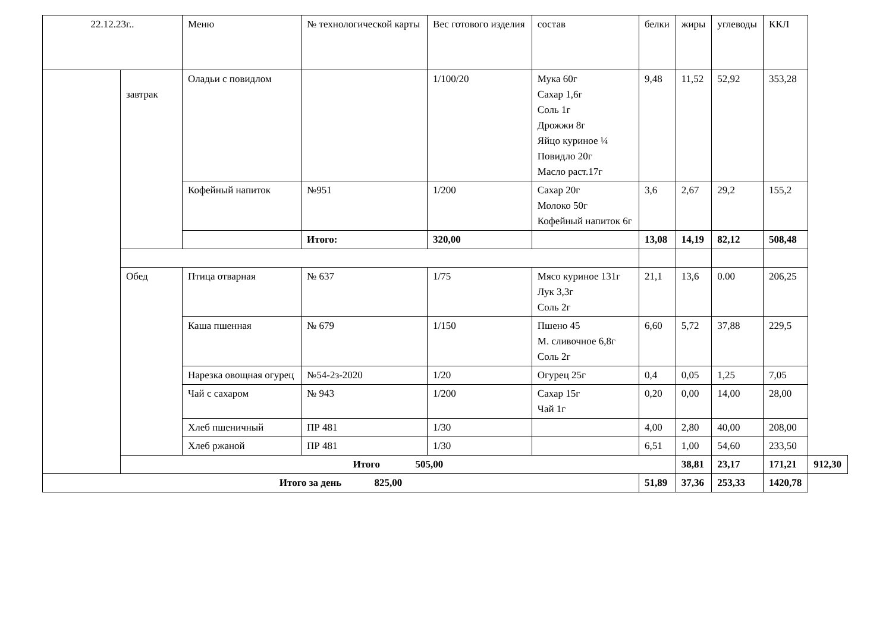| 22.12.23г.. | | Меню | № технологической карты | Вес готового изделия | состав | белки | жиры | углеводы | ККЛ | |
| --- | --- | --- | --- | --- | --- | --- | --- | --- | --- | --- |
| | завтрак | Оладьи с повидлом | | 1/100/20 | Мука 60г Сахар 1,6г Соль 1г Дрожжи 8г Яйцо куриное ¼ Повидло 20г Масло раст.17г | 9,48 | 11,52 | 52,92 | 353,28 | |
| | | Кофейный напиток | №951 | 1/200 | Сахар 20г Молоко 50г Кофейный напиток 6г | 3,6 | 2,67 | 29,2 | 155,2 | |
| | | | Итого: | 320,00 | | 13,08 | 14,19 | 82,12 | 508,48 | |
| | Обед | Птица отварная | № 637 | 1/75 | Мясо куриное 131г Лук 3,3г Соль 2г | 21,1 | 13,6 | 0.00 | 206,25 | |
| | | Каша пшенная | № 679 | 1/150 | Пшено 45 М. сливочное 6,8г Соль 2г | 6,60 | 5,72 | 37,88 | 229,5 | |
| | | Нарезка овощная огурец | №54-2з-2020 | 1/20 | Огурец 25г | 0,4 | 0,05 | 1,25 | 7,05 | |
| | | Чай с сахаром | № 943 | 1/200 | Сахар 15г Чай 1г | 0,20 | 0,00 | 14,00 | 28,00 | |
| | | Хлеб пшеничный | ПР 481 | 1/30 | | 4,00 | 2,80 | 40,00 | 208,00 | |
| | | Хлеб ржаной | ПР 481 | 1/30 | | 6,51 | 1,00 | 54,60 | 233,50 | |
| | Итого 505,00 | | | | | | 38,81 | 23,17 | 171,21 | 912,30 |
| Итого за день 825,00 | | | | | | 51,89 | 37,36 | 253,33 | 1420,78 | |